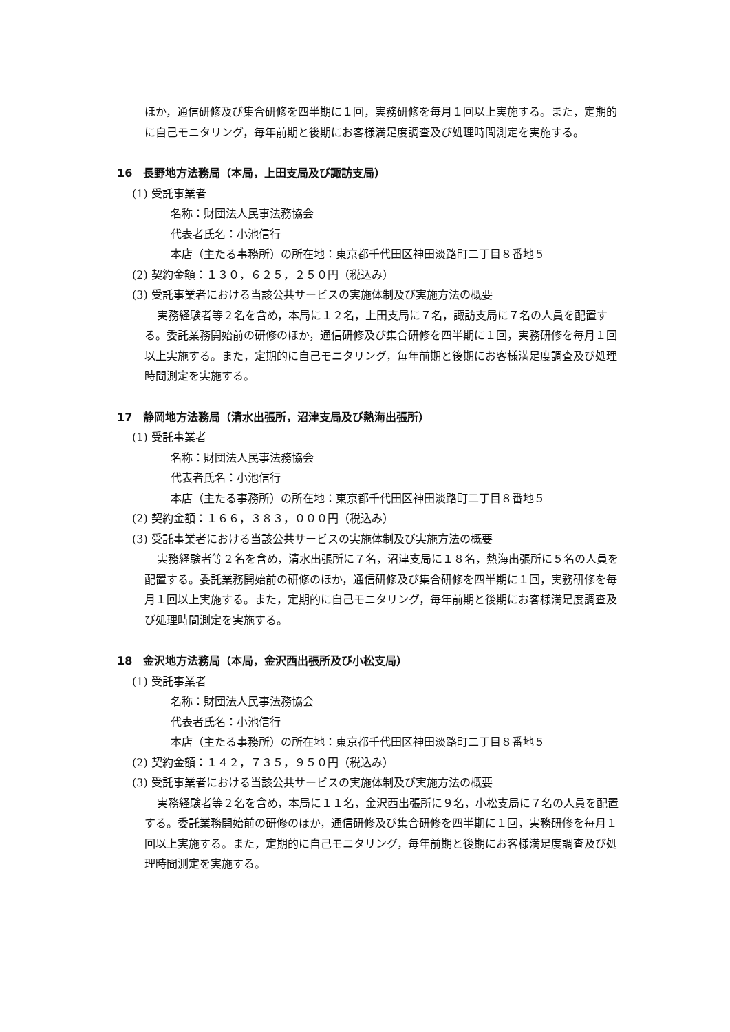ほか，通信研修及び集合研修を四半期に１回，実務研修を毎月１回以上実施する。また，定期的に自己モニタリング，毎年前期と後期にお客様満足度調査及び処理時間測定を実施する。
16　長野地方法務局（本局，上田支局及び諏訪支局）
(1) 受託事業者
名称：財団法人民事法務協会
代表者氏名：小池信行
本店（主たる事務所）の所在地：東京都千代田区神田淡路町二丁目８番地５
(2) 契約金額：１３０，６２５，２５０円（税込み）
(3) 受託事業者における当該公共サービスの実施体制及び実施方法の概要
実務経験者等２名を含め，本局に１２名，上田支局に７名，諏訪支局に７名の人員を配置する。委託業務開始前の研修のほか，通信研修及び集合研修を四半期に１回，実務研修を毎月１回以上実施する。また，定期的に自己モニタリング，毎年前期と後期にお客様満足度調査及び処理時間測定を実施する。
17　静岡地方法務局（清水出張所，沼津支局及び熱海出張所）
(1) 受託事業者
名称：財団法人民事法務協会
代表者氏名：小池信行
本店（主たる事務所）の所在地：東京都千代田区神田淡路町二丁目８番地５
(2) 契約金額：１６６，３８３，０００円（税込み）
(3) 受託事業者における当該公共サービスの実施体制及び実施方法の概要
実務経験者等２名を含め，清水出張所に７名，沼津支局に１８名，熱海出張所に５名の人員を配置する。委託業務開始前の研修のほか，通信研修及び集合研修を四半期に１回，実務研修を毎月１回以上実施する。また，定期的に自己モニタリング，毎年前期と後期にお客様満足度調査及び処理時間測定を実施する。
18　金沢地方法務局（本局，金沢西出張所及び小松支局）
(1) 受託事業者
名称：財団法人民事法務協会
代表者氏名：小池信行
本店（主たる事務所）の所在地：東京都千代田区神田淡路町二丁目８番地５
(2) 契約金額：１４２，７３５，９５０円（税込み）
(3) 受託事業者における当該公共サービスの実施体制及び実施方法の概要
実務経験者等２名を含め，本局に１１名，金沢西出張所に９名，小松支局に７名の人員を配置する。委託業務開始前の研修のほか，通信研修及び集合研修を四半期に１回，実務研修を毎月１回以上実施する。また，定期的に自己モニタリング，毎年前期と後期にお客様満足度調査及び処理時間測定を実施する。